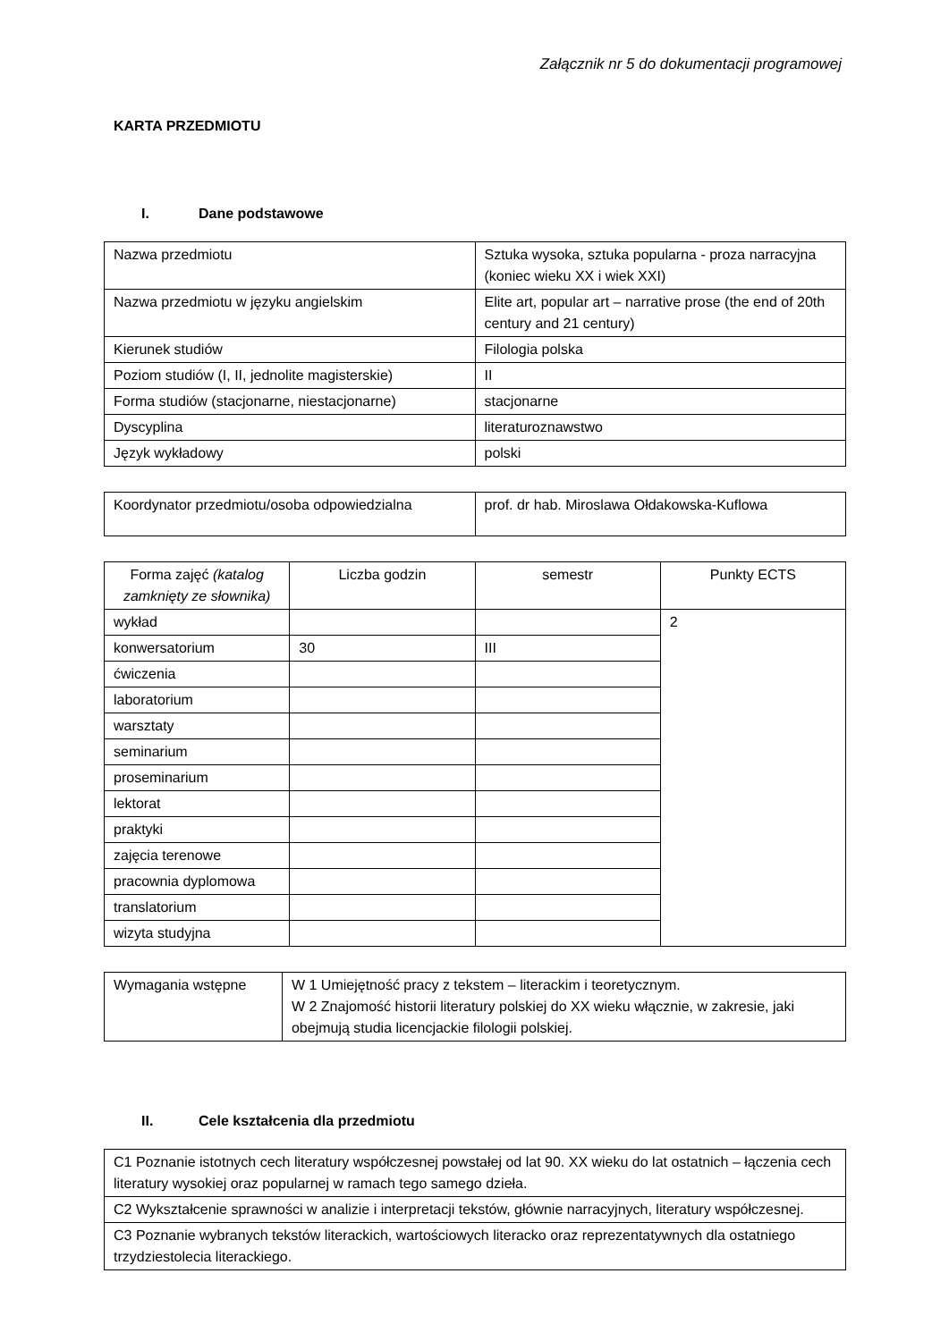Załącznik nr 5 do dokumentacji programowej
KARTA PRZEDMIOTU
I. Dane podstawowe
| Nazwa przedmiotu | Sztuka wysoka, sztuka popularna - proza narracyjna (koniec wieku XX i wiek XXI) |
| Nazwa przedmiotu w języku angielskim | Elite art, popular art – narrative prose (the end of 20th century and 21 century) |
| Kierunek studiów | Filologia polska |
| Poziom studiów (I, II, jednolite magisterskie) | II |
| Forma studiów (stacjonarne, niestacjonarne) | stacjonarne |
| Dyscyplina | literaturoznawstwo |
| Język wykładowy | polski |
| Koordynator przedmiotu/osoba odpowiedzialna | prof. dr hab. Miroslawa Ołdakowska-Kuflowa |
| Forma zajęć (katalog zamknięty ze słownika) | Liczba godzin | semestr | Punkty ECTS |
| wykład | | | 2 |
| konwersatorium | 30 | III | |
| ćwiczenia | | | |
| laboratorium | | | |
| warsztaty | | | |
| seminarium | | | |
| proseminarium | | | |
| lektorat | | | |
| praktyki | | | |
| zajęcia terenowe | | | |
| pracownia dyplomowa | | | |
| translatorium | | | |
| wizyta studyjna | | | |
| Wymagania wstępne | W 1 Umiejętność pracy z tekstem – literackim i teoretycznym. W 2 Znajomość historii literatury polskiej do XX wieku włącznie, w zakresie, jaki obejmują studia licencjackie filologii polskiej. |
II. Cele kształcenia dla przedmiotu
| C1 Poznanie istotnych cech literatury współczesnej powstałej od lat 90. XX wieku do lat ostatnich – łączenia cech literatury wysokiej oraz popularnej w ramach tego samego dzieła. |
| C2 Wykształcenie sprawności w analizie i interpretacji tekstów, głównie narracyjnych, literatury współczesnej. |
| C3 Poznanie wybranych tekstów literackich, wartościowych literacko oraz reprezentatywnych dla ostatniego trzydziestolecia literackiego. |